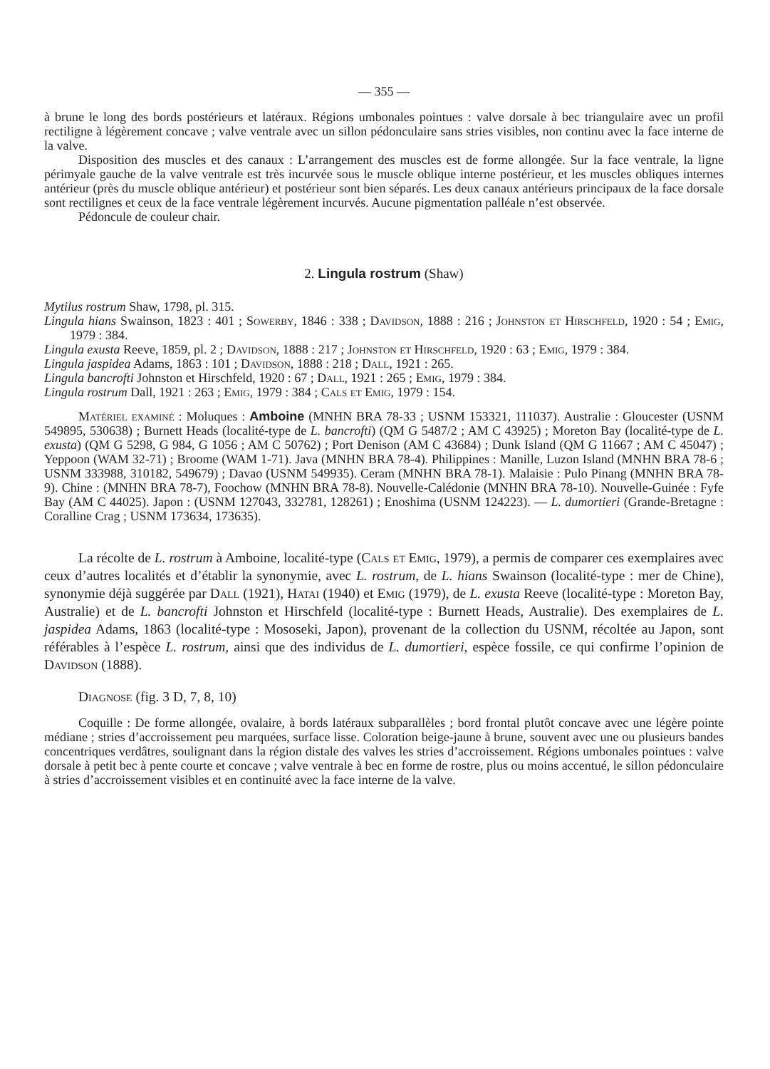— 355 —
à brune le long des bords postérieurs et latéraux. Régions umbonales pointues : valve dorsale à bec triangulaire avec un profil rectiligne à légèrement concave ; valve ventrale avec un sillon pédonculaire sans stries visibles, non continu avec la face interne de la valve.
Disposition des muscles et des canaux : L’arrangement des muscles est de forme allongée. Sur la face ventrale, la ligne périmyale gauche de la valve ventrale est très incurvée sous le muscle oblique interne postérieur, et les muscles obliques internes antérieur (près du muscle oblique antérieur) et postérieur sont bien séparés. Les deux canaux antérieurs principaux de la face dorsale sont rectilignes et ceux de la face ventrale légèrement incurvés. Aucune pigmentation palléale n’est observée.
Pédoncule de couleur chair.
2. Lingula rostrum (Shaw)
Mytilus rostrum Shaw, 1798, pl. 315.
Lingula hians Swainson, 1823 : 401 ; Sowerby, 1846 : 338 ; Davidson, 1888 : 216 ; Johnston et Hirschfeld, 1920 : 54 ; Emig, 1979 : 384.
Lingula exusta Reeve, 1859, pl. 2 ; Davidson, 1888 : 217 ; Johnston et Hirschfeld, 1920 : 63 ; Emig, 1979 : 384.
Lingula jaspidea Adams, 1863 : 101 ; Davidson, 1888 : 218 ; Dall, 1921 : 265.
Lingula bancrofti Johnston et Hirschfeld, 1920 : 67 ; Dall, 1921 : 265 ; Emig, 1979 : 384.
Lingula rostrum Dall, 1921 : 263 ; Emig, 1979 : 384 ; Cals et Emig, 1979 : 154.
Matériel examiné : Moluques : Amboine (MNHN BRA 78-33 ; USNM 153321, 111037). Australie : Gloucester (USNM 549895, 530638) ; Burnett Heads (localité-type de L. bancrofti) (QM G 5487/2 ; AM C 43925) ; Moreton Bay (localité-type de L. exusta) (QM G 5298, G 984, G 1056 ; AM C 50762) ; Port Denison (AM C 43684) ; Dunk Island (QM G 11667 ; AM C 45047) ; Yeppoon (WAM 32-71) ; Broome (WAM 1-71). Java (MNHN BRA 78-4). Philippines : Manille, Luzon Island (MNHN BRA 78-6 ; USNM 333988, 310182, 549679) ; Davao (USNM 549935). Ceram (MNHN BRA 78-1). Malaisie : Pulo Pinang (MNHN BRA 78-9). Chine : (MNHN BRA 78-7), Foochow (MNHN BRA 78-8). Nouvelle-Calédonie (MNHN BRA 78-10). Nouvelle-Guinée : Fyfe Bay (AM C 44025). Japon : (USNM 127043, 332781, 128261) ; Enoshima (USNM 124223). — L. dumortieri (Grande-Bretagne : Coralline Crag ; USNM 173634, 173635).
La récolte de L. rostrum à Amboine, localité-type (Cals et Emig, 1979), a permis de comparer ces exemplaires avec ceux d’autres localités et d’établir la synonymie, avec L. rostrum, de L. hians Swainson (localité-type : mer de Chine), synonymie déjà suggérée par Dall (1921), Hatai (1940) et Emig (1979), de L. exusta Reeve (localité-type : Moreton Bay, Australie) et de L. bancrofti Johnston et Hirschfeld (localité-type : Burnett Heads, Australie). Des exemplaires de L. jaspidea Adams, 1863 (localité-type : Mososeki, Japon), provenant de la collection du USNM, récoltée au Japon, sont référables à l’espèce L. rostrum, ainsi que des individus de L. dumortieri, espèce fossile, ce qui confirme l’opinion de Davidson (1888).
Diagnose (fig. 3 D, 7, 8, 10)
Coquille : De forme allongée, ovalaire, à bords latéraux subparallèles ; bord frontal plutôt concave avec une légère pointe médiane ; stries d’accroissement peu marquées, surface lisse. Coloration beige-jaune à brune, souvent avec une ou plusieurs bandes concentriques verdâtres, soulignant dans la région distale des valves les stries d’accroissement. Régions umbonales pointues : valve dorsale à petit bec à pente courte et concave ; valve ventrale à bec en forme de rostre, plus ou moins accentué, le sillon pédonculaire à stries d’accroissement visibles et en continuité avec la face interne de la valve.